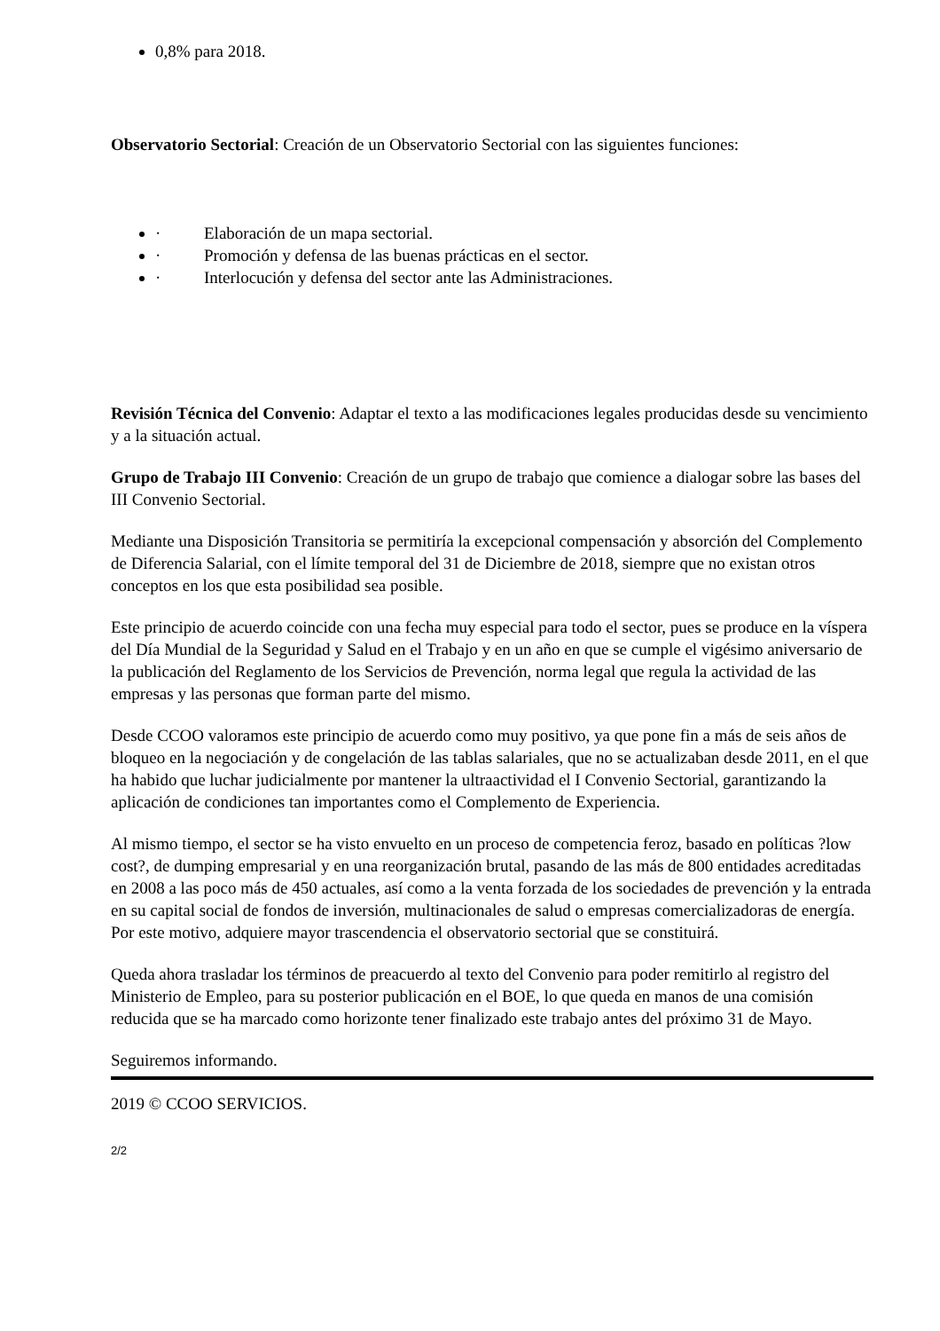0,8% para 2018.
Observatorio Sectorial: Creación de un Observatorio Sectorial con las siguientes funciones:
· Elaboración de un mapa sectorial.
· Promoción y defensa de las buenas prácticas en el sector.
· Interlocución y defensa del sector ante las Administraciones.
Revisión Técnica del Convenio: Adaptar el texto a las modificaciones legales producidas desde su vencimiento y a la situación actual.
Grupo de Trabajo III Convenio: Creación de un grupo de trabajo que comience a dialogar sobre las bases del III Convenio Sectorial.
Mediante una Disposición Transitoria se permitiría la excepcional compensación y absorción del Complemento de Diferencia Salarial, con el límite temporal del 31 de Diciembre de 2018, siempre que no existan otros conceptos en los que esta posibilidad sea posible.
Este principio de acuerdo coincide con una fecha muy especial para todo el sector, pues se produce en la víspera del Día Mundial de la Seguridad y Salud en el Trabajo y en un año en que se cumple el vigésimo aniversario de la publicación del Reglamento de los Servicios de Prevención, norma legal que regula la actividad de las empresas y las personas que forman parte del mismo.
Desde CCOO valoramos este principio de acuerdo como muy positivo, ya que pone fin a más de seis años de bloqueo en la negociación y de congelación de las tablas salariales, que no se actualizaban desde 2011, en el que ha habido que luchar judicialmente por mantener la ultraactividad el I Convenio Sectorial, garantizando la aplicación de condiciones tan importantes como el Complemento de Experiencia.
Al mismo tiempo, el sector se ha visto envuelto en un proceso de competencia feroz, basado en políticas ?low cost?, de dumping empresarial y en una reorganización brutal, pasando de las más de 800 entidades acreditadas en 2008 a las poco más de 450 actuales, así como a la venta forzada de los sociedades de prevención y la entrada en su capital social de fondos de inversión, multinacionales de salud o empresas comercializadoras de energía. Por este motivo, adquiere mayor trascendencia el observatorio sectorial que se constituirá.
Queda ahora trasladar los términos de preacuerdo al texto del Convenio para poder remitirlo al registro del Ministerio de Empleo, para su posterior publicación en el BOE, lo que queda en manos de una comisión reducida que se ha marcado como horizonte tener finalizado este trabajo antes del próximo 31 de Mayo.
Seguiremos informando.
2019 © CCOO SERVICIOS.
2/2